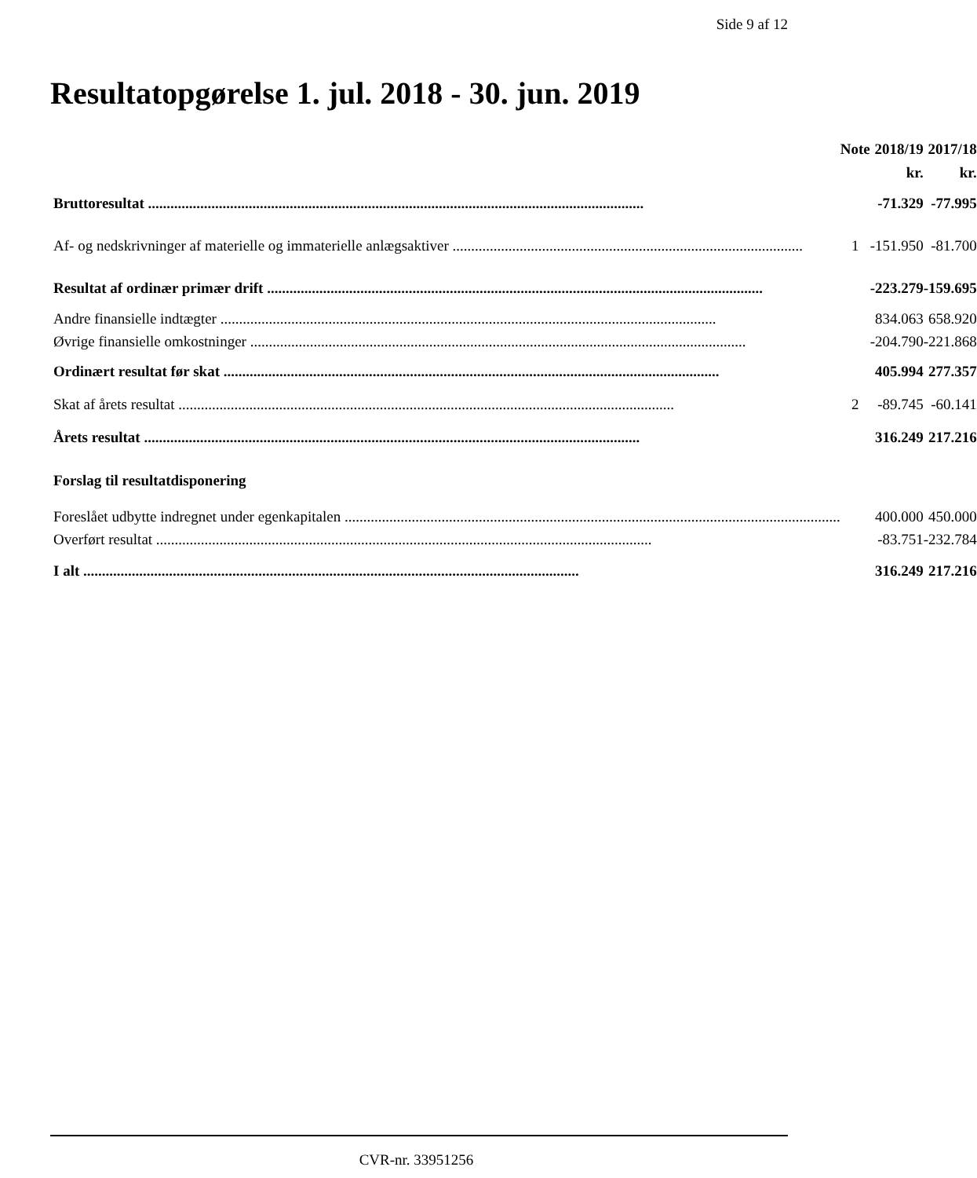Side 9 af 12
Resultatopgørelse 1. jul. 2018 - 30. jun. 2019
| | Note | 2018/19 | 2017/18 |
| --- | --- | --- | --- |
| | | kr. | kr. |
| Bruttoresultat | | -71.329 | -77.995 |
| Af- og nedskrivninger af materielle og immaterielle anlægsaktiver .............................................................................................. | 1 | -151.950 | -81.700 |
| Resultat af ordinær primær drift | | -223.279 | -159.695 |
| Andre finansielle indtægter | | 834.063 | 658.920 |
| Øvrige finansielle omkostninger | | -204.790 | -221.868 |
| Ordinært resultat før skat | | 405.994 | 277.357 |
| Skat af årets resultat | 2 | -89.745 | -60.141 |
| Årets resultat | | 316.249 | 217.216 |
| Forslag til resultatdisponering | | | |
| Foreslået udbytte indregnet under egenkapitalen | | 400.000 | 450.000 |
| Overført resultat | | -83.751 | -232.784 |
| I alt | | 316.249 | 217.216 |
CVR-nr. 33951256